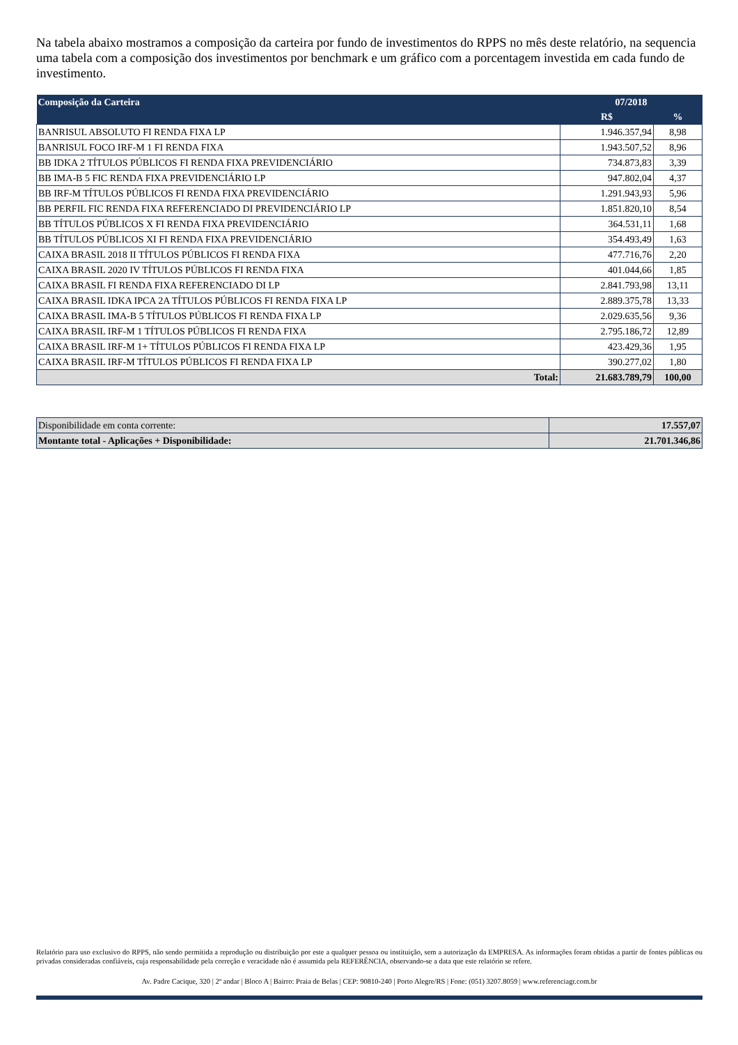Na tabela abaixo mostramos a composição da carteira por fundo de investimentos do RPPS no mês deste relatório, na sequencia uma tabela com a composição dos investimentos por benchmark e um gráfico com a porcentagem investida em cada fundo de investimento.
| Composição da Carteira | 07/2018 | |
| --- | --- | --- |
| | R$ | % |
| BANRISUL ABSOLUTO FI RENDA FIXA LP | 1.946.357,94 | 8,98 |
| BANRISUL FOCO IRF-M 1 FI RENDA FIXA | 1.943.507,52 | 8,96 |
| BB IDKA 2 TÍTULOS PÚBLICOS FI RENDA FIXA PREVIDENCIÁRIO | 734.873,83 | 3,39 |
| BB IMA-B 5 FIC RENDA FIXA PREVIDENCIÁRIO LP | 947.802,04 | 4,37 |
| BB IRF-M TÍTULOS PÚBLICOS FI RENDA FIXA PREVIDENCIÁRIO | 1.291.943,93 | 5,96 |
| BB PERFIL FIC RENDA FIXA REFERENCIADO DI PREVIDENCIÁRIO LP | 1.851.820,10 | 8,54 |
| BB TÍTULOS PÚBLICOS X FI RENDA FIXA PREVIDENCIÁRIO | 364.531,11 | 1,68 |
| BB TÍTULOS PÚBLICOS XI FI RENDA FIXA PREVIDENCIÁRIO | 354.493,49 | 1,63 |
| CAIXA BRASIL 2018 II TÍTULOS PÚBLICOS FI RENDA FIXA | 477.716,76 | 2,20 |
| CAIXA BRASIL 2020 IV TÍTULOS PÚBLICOS FI RENDA FIXA | 401.044,66 | 1,85 |
| CAIXA BRASIL FI RENDA FIXA REFERENCIADO DI LP | 2.841.793,98 | 13,11 |
| CAIXA BRASIL IDKA IPCA 2A TÍTULOS PÚBLICOS FI RENDA FIXA LP | 2.889.375,78 | 13,33 |
| CAIXA BRASIL IMA-B 5 TÍTULOS PÚBLICOS FI RENDA FIXA LP | 2.029.635,56 | 9,36 |
| CAIXA BRASIL IRF-M 1 TÍTULOS PÚBLICOS FI RENDA FIXA | 2.795.186,72 | 12,89 |
| CAIXA BRASIL IRF-M 1+ TÍTULOS PÚBLICOS FI RENDA FIXA LP | 423.429,36 | 1,95 |
| CAIXA BRASIL IRF-M TÍTULOS PÚBLICOS FI RENDA FIXA LP | 390.277,02 | 1,80 |
| Total: | 21.683.789,79 | 100,00 |
| Disponibilidade em conta corrente: | 17.557,07 |
| Montante total - Aplicações + Disponibilidade: | 21.701.346,86 |
Relatório para uso exclusivo do RPPS, não sendo permitida a reprodução ou distribuição por este a qualquer pessoa ou instituição, sem a autorização da EMPRESA. As informações foram obtidas a partir de fontes públicas ou privadas consideradas confiáveis, cuja responsabilidade pela correção e veracidade não é assumida pela REFERÊNCIA, observando-se a data que este relatório se refere.
Av. Padre Cacique, 320 | 2º andar | Bloco A | Bairro: Praia de Belas | CEP: 90810-240 | Porto Alegre/RS | Fone: (051) 3207.8059 | www.referenciagr.com.br